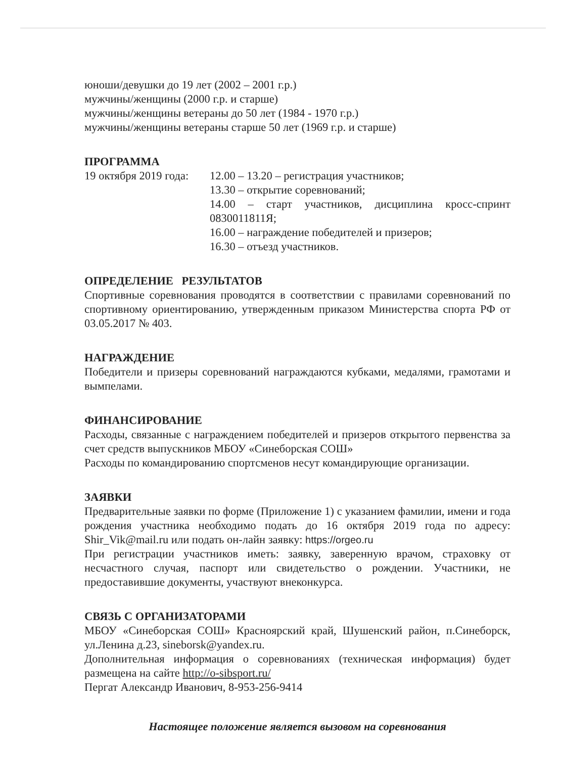юноши/девушки до 19 лет (2002 – 2001 г.р.)
мужчины/женщины (2000 г.р. и старше)
мужчины/женщины ветераны до 50 лет (1984 - 1970 г.р.)
мужчины/женщины ветераны старше 50 лет (1969 г.р. и старше)
ПРОГРАММА
19 октября 2019 года:
12.00 – 13.20 – регистрация участников;
13.30 – открытие соревнований;
14.00 – старт участников, дисциплина кросс-спринт 0830011811Я;
16.00 – награждение победителей и призеров;
16.30 – отъезд участников.
ОПРЕДЕЛЕНИЕ РЕЗУЛЬТАТОВ
Спортивные соревнования проводятся в соответствии с правилами соревнований по спортивному ориентированию, утвержденным приказом Министерства спорта РФ от 03.05.2017 № 403.
НАГРАЖДЕНИЕ
Победители и призеры соревнований награждаются кубками, медалями, грамотами и вымпелами.
ФИНАНСИРОВАНИЕ
Расходы, связанные с награждением победителей и призеров открытого первенства за счет средств выпускников МБОУ «Синеборская СОШ»
Расходы по командированию спортсменов несут командирующие организации.
ЗАЯВКИ
Предварительные заявки по форме (Приложение 1) с указанием фамилии, имени и года рождения участника необходимо подать до 16 октября 2019 года по адресу: Shir_Vik@mail.ru или подать он-лайн заявку: https://orgeo.ru
При регистрации участников иметь: заявку, заверенную врачом, страховку от несчастного случая, паспорт или свидетельство о рождении. Участники, не предоставившие документы, участвуют внеконкурса.
СВЯЗЬ С ОРГАНИЗАТОРАМИ
МБОУ «Синеборская СОШ» Красноярский край, Шушенский район, п.Синеборск, ул.Ленина д.23, sineborsk@yandex.ru.
Дополнительная информация о соревнованиях (техническая информация) будет размещена на сайте http://o-sibsport.ru/
Пергат Александр Иванович, 8-953-256-9414
Настоящее положение является вызовом на соревнования